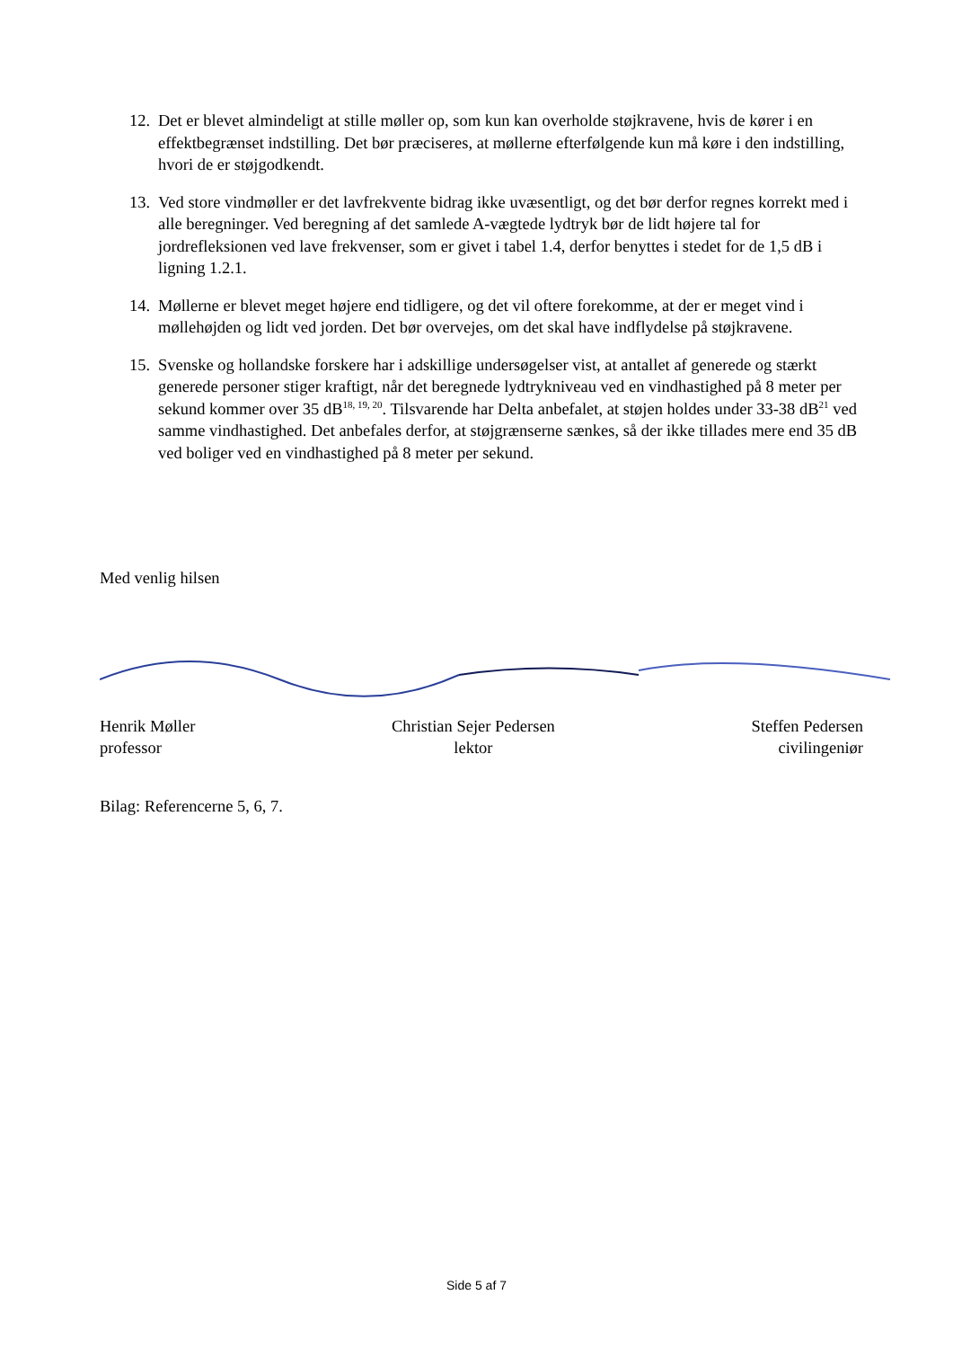12.
Det er blevet almindeligt at stille møller op, som kun kan overholde støjkravene, hvis de kører i en effektbegrænset indstilling. Det bør præciseres, at møllerne efterfølgende kun må køre i den indstilling, hvori de er støjgodkendt.
13.
Ved store vindmøller er det lavfrekvente bidrag ikke uvæsentligt, og det bør derfor regnes korrekt med i alle beregninger. Ved beregning af det samlede A-vægtede lydtryk bør de lidt højere tal for jordrefleksionen ved lave frekvenser, som er givet i tabel 1.4, derfor benyttes i stedet for de 1,5 dB i ligning 1.2.1.
14.
Møllerne er blevet meget højere end tidligere, og det vil oftere forekomme, at der er meget vind i møllehøjden og lidt ved jorden. Det bør overvejes, om det skal have indflydelse på støjkravene.
15.
Svenske og hollandske forskere har i adskillige undersøgelser vist, at antallet af generede og stærkt generede personer stiger kraftigt, når det beregnede lydtrykniveau ved en vindhastighed på 8 meter per sekund kommer over 35 dB<sup>18, 19, 20</sup>. Tilsvarende har Delta anbefalet, at støjen holdes under 33-38 dB<sup>21</sup> ved samme vindhastighed. Det anbefales derfor, at støjgrænserne sænkes, så der ikke tillades mere end 35 dB ved boliger ved en vindhastighed på 8 meter per sekund.
Med venlig hilsen
Henrik Møller
professor
Christian Sejer Pedersen
lektor
Steffen Pedersen
civilingeniør
Bilag: Referencerne 5, 6, 7.
Side 5 af 7